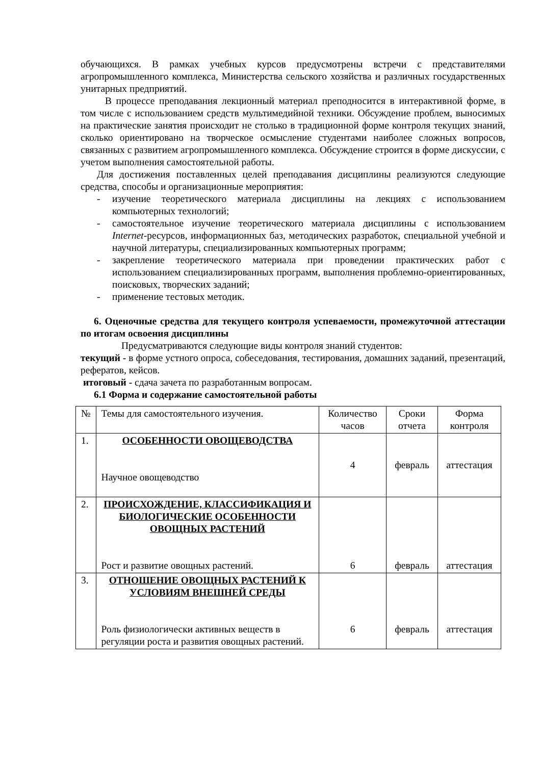обучающихся. В рамках учебных курсов предусмотрены встречи с представителями агропромышленного комплекса, Министерства сельского хозяйства и различных государственных унитарных предприятий.
В процессе преподавания лекционный материал преподносится в интерактивной форме, в том числе с использованием средств мультимедийной техники. Обсуждение проблем, выносимых на практические занятия происходит не столько в традиционной форме контроля текущих знаний, сколько ориентировано на творческое осмысление студентами наиболее сложных вопросов, связанных с развитием агропромышленного комплекса. Обсуждение строится в форме дискуссии, с учетом выполнения самостоятельной работы.
Для достижения поставленных целей преподавания дисциплины реализуются следующие средства, способы и организационные мероприятия:
- изучение теоретического материала дисциплины на лекциях с использованием компьютерных технологий;
- самостоятельное изучение теоретического материала дисциплины с использованием Internet-ресурсов, информационных баз, методических разработок, специальной учебной и научной литературы, специализированных компьютерных программ;
- закрепление теоретического материала при проведении практических работ с использованием специализированных программ, выполнения проблемно-ориентированных, поисковых, творческих заданий;
- применение тестовых методик.
6. Оценочные средства для текущего контроля успеваемости, промежуточной аттестации по итогам освоения дисциплины
Предусматриваются следующие виды контроля знаний студентов:
текущий - в форме устного опроса, собеседования, тестирования, домашних заданий, презентаций, рефератов, кейсов.
итоговый - сдача зачета по разработанным вопросам.
6.1 Форма и содержание самостоятельной работы
| № | Темы для самостоятельного изучения. | Количество часов | Сроки отчета | Форма контроля |
| 1. | ОСОБЕННОСТИ ОВОЩЕВОДСТВА Научное овощеводство | 4 | февраль | аттестация |
| 2. | ПРОИСХОЖДЕНИЕ, КЛАССИФИКАЦИЯ И БИОЛОГИЧЕСКИЕ ОСОБЕННОСТИ ОВОЩНЫХ РАСТЕНИЙ Рост и развитие овощных растений. | 6 | февраль | аттестация |
| 3. | ОТНОШЕНИЕ ОВОЩНЫХ РАСТЕНИЙ К УСЛОВИЯМ ВНЕШНЕЙ СРЕДЫ Роль физиологически активных веществ в регуляции роста и развития овощных растений. | 6 | февраль | аттестация |